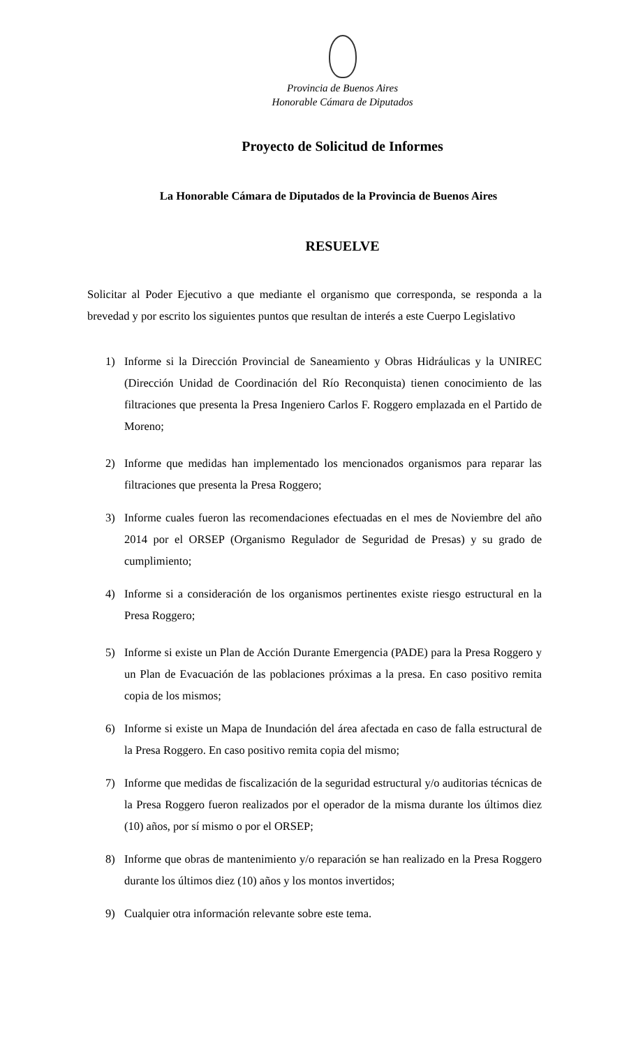Provincia de Buenos Aires
Honorable Cámara de Diputados
Proyecto de Solicitud de Informes
La Honorable Cámara de Diputados de la Provincia de Buenos Aires
RESUELVE
Solicitar al Poder Ejecutivo a que mediante el organismo que corresponda, se responda a la brevedad y por escrito los siguientes puntos que resultan de interés a este Cuerpo Legislativo
1) Informe si la Dirección Provincial de Saneamiento y Obras Hidráulicas y la UNIREC (Dirección Unidad de Coordinación del Río Reconquista) tienen conocimiento de las filtraciones que presenta la Presa Ingeniero Carlos F. Roggero emplazada en el Partido de Moreno;
2) Informe que medidas han implementado los mencionados organismos para reparar las filtraciones que presenta la Presa Roggero;
3) Informe cuales fueron las recomendaciones efectuadas en el mes de Noviembre del año 2014 por el ORSEP (Organismo Regulador de Seguridad de Presas) y su grado de cumplimiento;
4) Informe si a consideración de los organismos pertinentes existe riesgo estructural en la Presa Roggero;
5) Informe si existe un Plan de Acción Durante Emergencia (PADE) para la Presa Roggero y un Plan de Evacuación de las poblaciones próximas a la presa. En caso positivo remita copia de los mismos;
6) Informe si existe un Mapa de Inundación del área afectada en caso de falla estructural de la Presa Roggero. En caso positivo remita copia del mismo;
7) Informe que medidas de fiscalización de la seguridad estructural y/o auditorias técnicas de la Presa Roggero fueron realizados por el operador de la misma durante los últimos diez (10) años, por sí mismo o por el ORSEP;
8) Informe que obras de mantenimiento y/o reparación se han realizado en la Presa Roggero durante los últimos diez (10) años y los montos invertidos;
9) Cualquier otra información relevante sobre este tema.